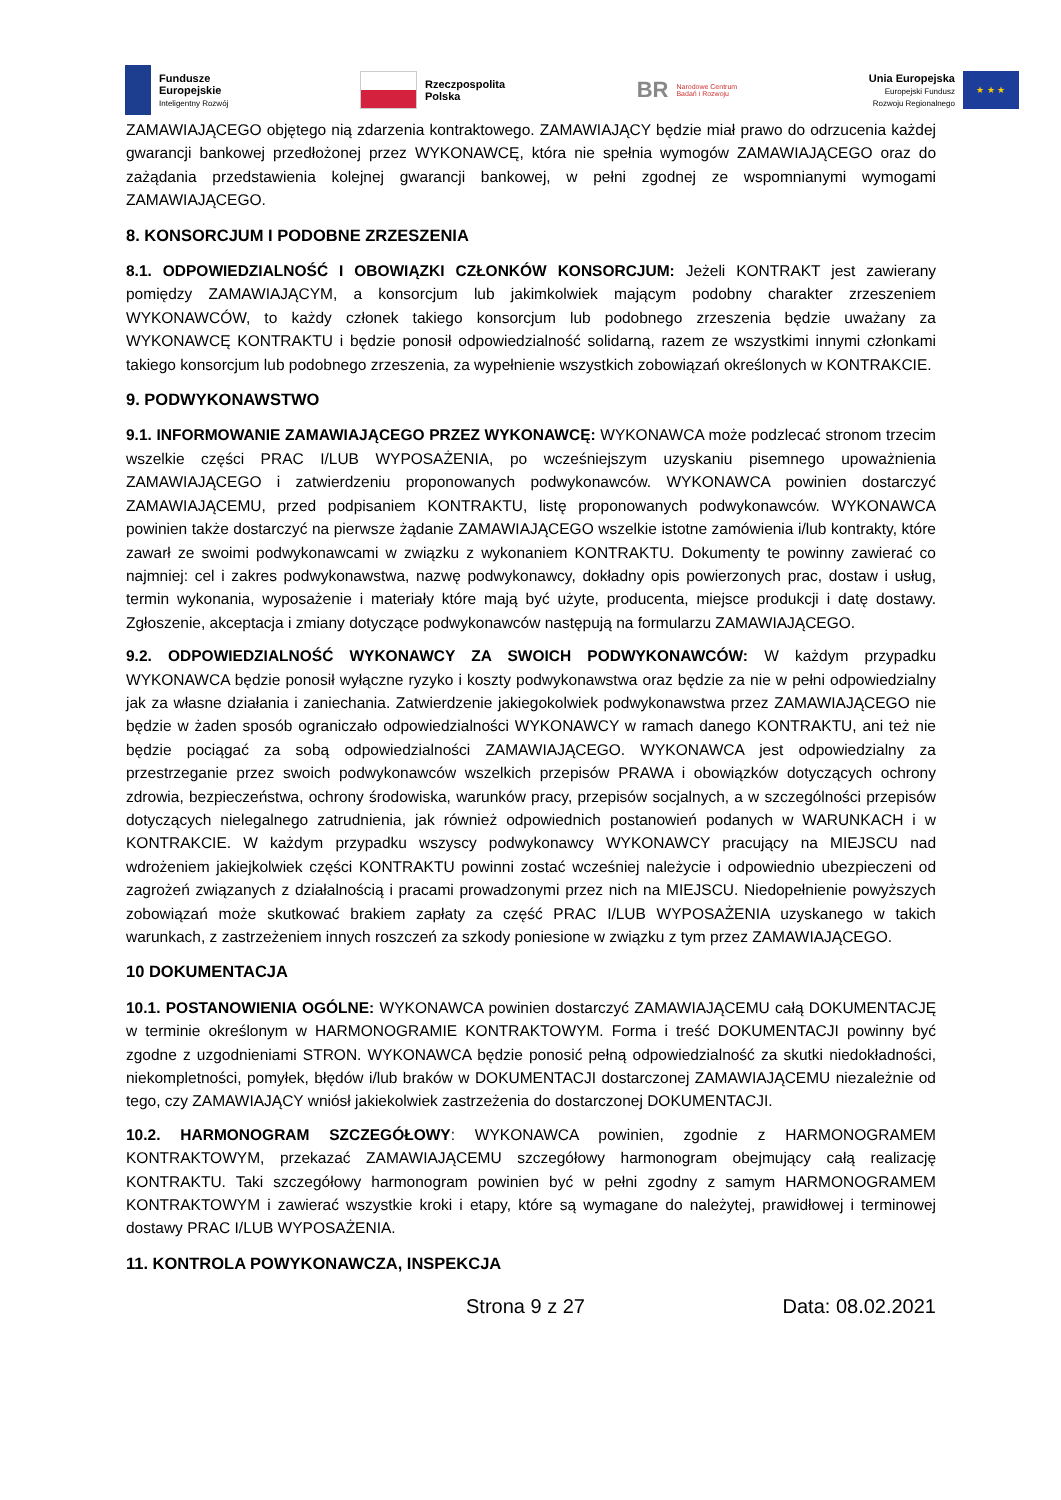Fundusze
Europejskie
Inteligentny Rozwój
Rzeczpospolita
Polska
BR Narodowe Centrum
Badań i Rozwoju
Unia Europejska
Europejski Fundusz
Rozwoju Regionalnego
★ ★ ★
ZAMAWIAJĄCEGO objętego nią zdarzenia kontraktowego. ZAMAWIAJĄCY będzie miał prawo do odrzucenia każdej gwarancji bankowej przedłożonej przez WYKONAWCĘ, która nie spełnia wymogów ZAMAWIAJĄCEGO oraz do zażądania przedstawienia kolejnej gwarancji bankowej, w pełni zgodnej ze wspomnianymi wymogami ZAMAWIAJĄCEGO.
8. KONSORCJUM I PODOBNE ZRZESZENIA
8.1. ODPOWIEDZIALNOŚĆ I OBOWIĄZKI CZŁONKÓW KONSORCJUM: Jeżeli KONTRAKT jest zawierany pomiędzy ZAMAWIAJĄCYM, a konsorcjum lub jakimkolwiek mającym podobny charakter zrzeszeniem WYKONAWCÓW, to każdy członek takiego konsorcjum lub podobnego zrzeszenia będzie uważany za WYKONAWCĘ KONTRAKTU i będzie ponosił odpowiedzialność solidarną, razem ze wszystkimi innymi członkami takiego konsorcjum lub podobnego zrzeszenia, za wypełnienie wszystkich zobowiązań określonych w KONTRAKCIE.
9. PODWYKONAWSTWO
9.1. INFORMOWANIE ZAMAWIAJĄCEGO PRZEZ WYKONAWCĘ: WYKONAWCA może podzlecać stronom trzecim wszelkie części PRAC I/LUB WYPOSAŻENIA, po wcześniejszym uzyskaniu pisemnego upoważnienia ZAMAWIAJĄCEGO i zatwierdzeniu proponowanych podwykonawców. WYKONAWCA powinien dostarczyć ZAMAWIAJĄCEMU, przed podpisaniem KONTRAKTU, listę proponowanych podwykonawców. WYKONAWCA powinien także dostarczyć na pierwsze żądanie ZAMAWIAJĄCEGO wszelkie istotne zamówienia i/lub kontrakty, które zawarł ze swoimi podwykonawcami w związku z wykonaniem KONTRAKTU. Dokumenty te powinny zawierać co najmniej: cel i zakres podwykonawstwa, nazwę podwykonawcy, dokładny opis powierzonych prac, dostaw i usług, termin wykonania, wyposażenie i materiały które mają być użyte, producenta, miejsce produkcji i datę dostawy. Zgłoszenie, akceptacja i zmiany dotyczące podwykonawców następują na formularzu ZAMAWIAJĄCEGO.
9.2. ODPOWIEDZIALNOŚĆ WYKONAWCY ZA SWOICH PODWYKONAWCÓW: W każdym przypadku WYKONAWCA będzie ponosił wyłączne ryzyko i koszty podwykonawstwa oraz będzie za nie w pełni odpowiedzialny jak za własne działania i zaniechania. Zatwierdzenie jakiegokolwiek podwykonawstwa przez ZAMAWIAJĄCEGO nie będzie w żaden sposób ograniczało odpowiedzialności WYKONAWCY w ramach danego KONTRAKTU, ani też nie będzie pociągać za sobą odpowiedzialności ZAMAWIAJĄCEGO. WYKONAWCA jest odpowiedzialny za przestrzeganie przez swoich podwykonawców wszelkich przepisów PRAWA i obowiązków dotyczących ochrony zdrowia, bezpieczeństwa, ochrony środowiska, warunków pracy, przepisów socjalnych, a w szczególności przepisów dotyczących nielegalnego zatrudnienia, jak również odpowiednich postanowień podanych w WARUNKACH i w KONTRAKCIE. W każdym przypadku wszyscy podwykonawcy WYKONAWCY pracujący na MIEJSCU nad wdrożeniem jakiejkolwiek części KONTRAKTU powinni zostać wcześniej należycie i odpowiednio ubezpieczeni od zagrożeń związanych z działalnością i pracami prowadzonymi przez nich na MIEJSCU. Niedopełnienie powyższych zobowiązań może skutkować brakiem zapłaty za część PRAC I/LUB WYPOSAŻENIA uzyskanego w takich warunkach, z zastrzeżeniem innych roszczeń za szkody poniesione w związku z tym przez ZAMAWIAJĄCEGO.
10 DOKUMENTACJA
10.1. POSTANOWIENIA OGÓLNE: WYKONAWCA powinien dostarczyć ZAMAWIAJĄCEMU całą DOKUMENTACJĘ w terminie określonym w HARMONOGRAMIE KONTRAKTOWYM. Forma i treść DOKUMENTACJI powinny być zgodne z uzgodnieniami STRON. WYKONAWCA będzie ponosić pełną odpowiedzialność za skutki niedokładności, niekompletności, pomyłek, błędów i/lub braków w DOKUMENTACJI dostarczonej ZAMAWIAJĄCEMU niezależnie od tego, czy ZAMAWIAJĄCY wniósł jakiekolwiek zastrzeżenia do dostarczonej DOKUMENTACJI.
10.2. HARMONOGRAM SZCZEGÓŁOWY: WYKONAWCA powinien, zgodnie z HARMONOGRAMEM KONTRAKTOWYM, przekazać ZAMAWIAJĄCEMU szczegółowy harmonogram obejmujący całą realizację KONTRAKTU. Taki szczegółowy harmonogram powinien być w pełni zgodny z samym HARMONOGRAMEM KONTRAKTOWYM i zawierać wszystkie kroki i etapy, które są wymagane do należytej, prawidłowej i terminowej dostawy PRAC I/LUB WYPOSAŻENIA.
11. KONTROLA POWYKONAWCZA, INSPEKCJA
Strona 9 z 27 Data: 08.02.2021